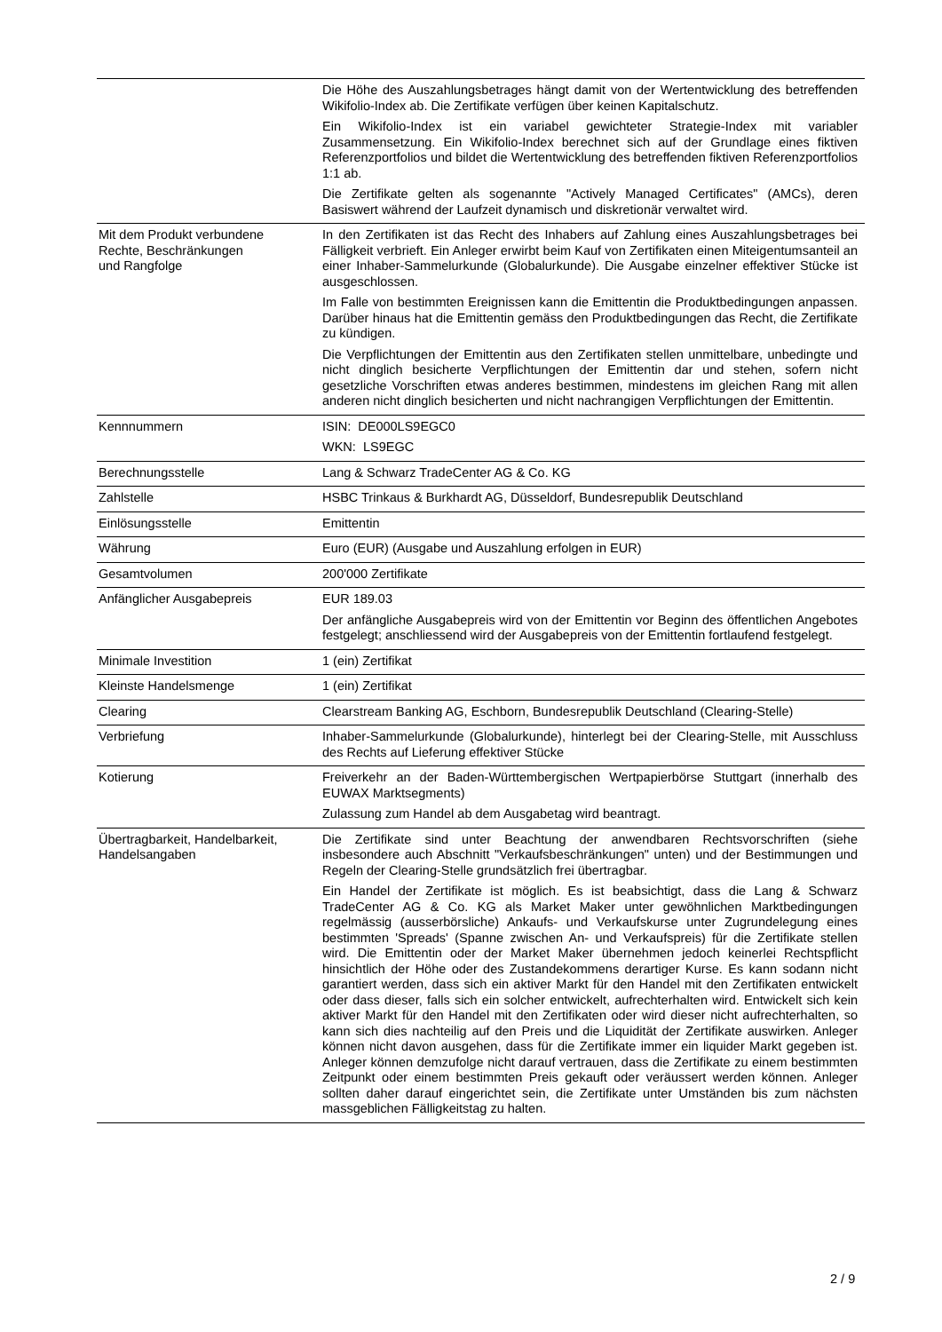| | Die Höhe des Auszahlungsbetrages hängt damit von der Wertentwicklung des betreffenden Wikifolio-Index ab. Die Zertifikate verfügen über keinen Kapitalschutz. Ein Wikifolio-Index ist ein variabel gewichteter Strategie-Index mit variabler Zusammensetzung. Ein Wikifolio-Index berechnet sich auf der Grundlage eines fiktiven Referenzportfolios und bildet die Wertentwicklung des betreffenden fiktiven Referenzportfolios 1:1 ab. Die Zertifikate gelten als sogenannte "Actively Managed Certificates" (AMCs), deren Basiswert während der Laufzeit dynamisch und diskretionär verwaltet wird. |
| Mit dem Produkt verbundene Rechte, Beschränkungen und Rangfolge | In den Zertifikaten ist das Recht des Inhabers auf Zahlung eines Auszahlungsbetrages bei Fälligkeit verbrieft. Ein Anleger erwirbt beim Kauf von Zertifikaten einen Miteigentumsanteil an einer Inhaber-Sammelurkunde (Globalurkunde). Die Ausgabe einzelner effektiver Stücke ist ausgeschlossen. Im Falle von bestimmten Ereignissen kann die Emittentin die Produktbedingungen anpassen. Darüber hinaus hat die Emittentin gemäss den Produktbedingungen das Recht, die Zertifikate zu kündigen. Die Verpflichtungen der Emittentin aus den Zertifikaten stellen unmittelbare, unbedingte und nicht dinglich besicherte Verpflichtungen der Emittentin dar und stehen, sofern nicht gesetzliche Vorschriften etwas anderes bestimmen, mindestens im gleichen Rang mit allen anderen nicht dinglich besicherten und nicht nachrangigen Verpflichtungen der Emittentin. |
| Kennnummern | ISIN: DE000LS9EGC0 WKN: LS9EGC |
| Berechnungsstelle | Lang & Schwarz TradeCenter AG & Co. KG |
| Zahlstelle | HSBC Trinkaus & Burkhardt AG, Düsseldorf, Bundesrepublik Deutschland |
| Einlösungsstelle | Emittentin |
| Währung | Euro (EUR) (Ausgabe und Auszahlung erfolgen in EUR) |
| Gesamtvolumen | 200'000 Zertifikate |
| Anfänglicher Ausgabepreis | EUR 189.03 Der anfängliche Ausgabepreis wird von der Emittentin vor Beginn des öffentlichen Angebotes festgelegt; anschliessend wird der Ausgabepreis von der Emittentin fortlaufend festgelegt. |
| Minimale Investition | 1 (ein) Zertifikat |
| Kleinste Handelsmenge | 1 (ein) Zertifikat |
| Clearing | Clearstream Banking AG, Eschborn, Bundesrepublik Deutschland (Clearing-Stelle) |
| Verbriefung | Inhaber-Sammelurkunde (Globalurkunde), hinterlegt bei der Clearing-Stelle, mit Ausschluss des Rechts auf Lieferung effektiver Stücke |
| Kotierung | Freiverkehr an der Baden-Württembergischen Wertpapierbörse Stuttgart (innerhalb des EUWAX Marktsegments) Zulassung zum Handel ab dem Ausgabetag wird beantragt. |
| Übertragbarkeit, Handelbarkeit, Handelsangaben | Die Zertifikate sind unter Beachtung der anwendbaren Rechtsvorschriften (siehe insbesondere auch Abschnitt "Verkaufsbeschränkungen" unten) und der Bestimmungen und Regeln der Clearing-Stelle grundsätzlich frei übertragbar. Ein Handel der Zertifikate ist möglich. Es ist beabsichtigt, dass die Lang & Schwarz TradeCenter AG & Co. KG als Market Maker unter gewöhnlichen Marktbedingungen regelmässig (ausserbörsliche) Ankaufs- und Verkaufskurse unter Zugrundelegung eines bestimmten 'Spreads' (Spanne zwischen An- und Verkaufspreis) für die Zertifikate stellen wird. Die Emittentin oder der Market Maker übernehmen jedoch keinerlei Rechtspflicht hinsichtlich der Höhe oder des Zustandekommens derartiger Kurse. Es kann sodann nicht garantiert werden, dass sich ein aktiver Markt für den Handel mit den Zertifikaten entwickelt oder dass dieser, falls sich ein solcher entwickelt, aufrechterhalten wird. Entwickelt sich kein aktiver Markt für den Handel mit den Zertifikaten oder wird dieser nicht aufrechterhalten, so kann sich dies nachteilig auf den Preis und die Liquidität der Zertifikate auswirken. Anleger können nicht davon ausgehen, dass für die Zertifikate immer ein liquider Markt gegeben ist. Anleger können demzufolge nicht darauf vertrauen, dass die Zertifikate zu einem bestimmten Zeitpunkt oder einem bestimmten Preis gekauft oder veräussert werden können. Anleger sollten daher darauf eingerichtet sein, die Zertifikate unter Umständen bis zum nächsten massgeblichen Fälligkeitstag zu halten. |
2 / 9